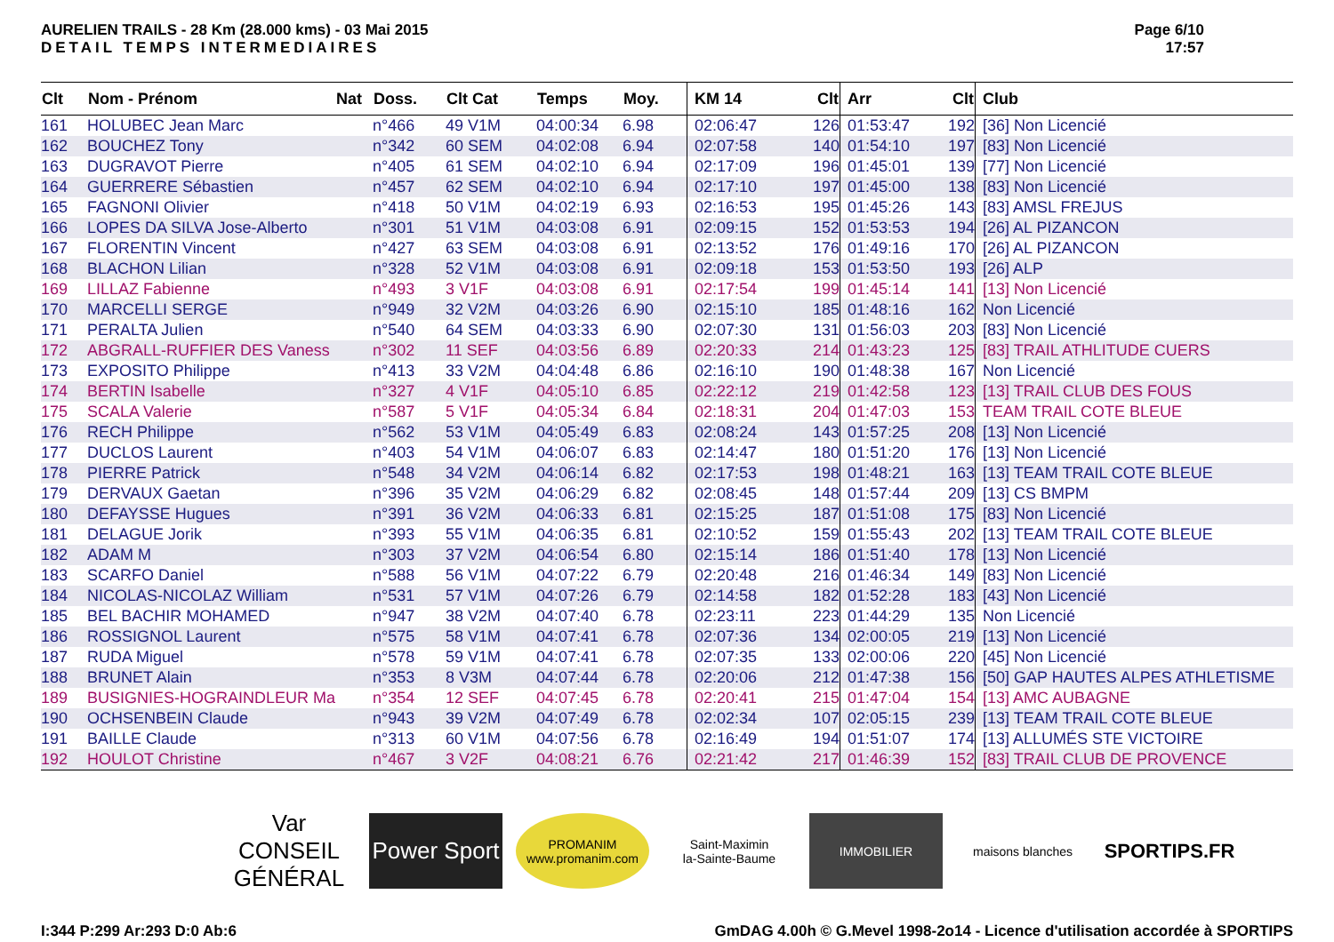AURELIEN TRAILS - 28 Km (28.000 kms) - 03 Mai 2015
DETAIL TEMPS INTERMEDIAIRES
Page 6/10
17:57
| Clt | Nom - Prénom | Nat | Doss. | Clt Cat | Temps | Moy. | KM 14 | Clt | Arr | Clt | Club |
| --- | --- | --- | --- | --- | --- | --- | --- | --- | --- | --- | --- |
| 161 | HOLUBEC Jean Marc | | n°466 | 49 V1M | 04:00:34 | 6.98 | 02:06:47 | 126 | 01:53:47 | 192 | [36] Non Licencié |
| 162 | BOUCHEZ Tony | | n°342 | 60 SEM | 04:02:08 | 6.94 | 02:07:58 | 140 | 01:54:10 | 197 | [83] Non Licencié |
| 163 | DUGRAVOT Pierre | | n°405 | 61 SEM | 04:02:10 | 6.94 | 02:17:09 | 196 | 01:45:01 | 139 | [77] Non Licencié |
| 164 | GUERRERE Sébastien | | n°457 | 62 SEM | 04:02:10 | 6.94 | 02:17:10 | 197 | 01:45:00 | 138 | [83] Non Licencié |
| 165 | FAGNONI Olivier | | n°418 | 50 V1M | 04:02:19 | 6.93 | 02:16:53 | 195 | 01:45:26 | 143 | [83] AMSL FREJUS |
| 166 | LOPES DA SILVA Jose-Alberto | | n°301 | 51 V1M | 04:03:08 | 6.91 | 02:09:15 | 152 | 01:53:53 | 194 | [26] AL PIZANCON |
| 167 | FLORENTIN Vincent | | n°427 | 63 SEM | 04:03:08 | 6.91 | 02:13:52 | 176 | 01:49:16 | 170 | [26] AL PIZANCON |
| 168 | BLACHON Lilian | | n°328 | 52 V1M | 04:03:08 | 6.91 | 02:09:18 | 153 | 01:53:50 | 193 | [26] ALP |
| 169 | LILLAZ Fabienne | | n°493 | 3 V1F | 04:03:08 | 6.91 | 02:17:54 | 199 | 01:45:14 | 141 | [13] Non Licencié |
| 170 | MARCELLI SERGE | | n°949 | 32 V2M | 04:03:26 | 6.90 | 02:15:10 | 185 | 01:48:16 | 162 | Non Licencié |
| 171 | PERALTA Julien | | n°540 | 64 SEM | 04:03:33 | 6.90 | 02:07:30 | 131 | 01:56:03 | 203 | [83] Non Licencié |
| 172 | ABGRALL-RUFFIER DES Vaness | | n°302 | 11 SEF | 04:03:56 | 6.89 | 02:20:33 | 214 | 01:43:23 | 125 | [83] TRAIL ATHLITUDE CUERS |
| 173 | EXPOSITO Philippe | | n°413 | 33 V2M | 04:04:48 | 6.86 | 02:16:10 | 190 | 01:48:38 | 167 | Non Licencié |
| 174 | BERTIN Isabelle | | n°327 | 4 V1F | 04:05:10 | 6.85 | 02:22:12 | 219 | 01:42:58 | 123 | [13] TRAIL CLUB DES FOUS |
| 175 | SCALA Valerie | | n°587 | 5 V1F | 04:05:34 | 6.84 | 02:18:31 | 204 | 01:47:03 | 153 | TEAM TRAIL COTE BLEUE |
| 176 | RECH Philippe | | n°562 | 53 V1M | 04:05:49 | 6.83 | 02:08:24 | 143 | 01:57:25 | 208 | [13] Non Licencié |
| 177 | DUCLOS Laurent | | n°403 | 54 V1M | 04:06:07 | 6.83 | 02:14:47 | 180 | 01:51:20 | 176 | [13] Non Licencié |
| 178 | PIERRE Patrick | | n°548 | 34 V2M | 04:06:14 | 6.82 | 02:17:53 | 198 | 01:48:21 | 163 | [13] TEAM TRAIL COTE BLEUE |
| 179 | DERVAUX Gaetan | | n°396 | 35 V2M | 04:06:29 | 6.82 | 02:08:45 | 148 | 01:57:44 | 209 | [13] CS BMPM |
| 180 | DEFAYSSE Hugues | | n°391 | 36 V2M | 04:06:33 | 6.81 | 02:15:25 | 187 | 01:51:08 | 175 | [83] Non Licencié |
| 181 | DELAGUE Jorik | | n°393 | 55 V1M | 04:06:35 | 6.81 | 02:10:52 | 159 | 01:55:43 | 202 | [13] TEAM TRAIL COTE BLEUE |
| 182 | ADAM M | | n°303 | 37 V2M | 04:06:54 | 6.80 | 02:15:14 | 186 | 01:51:40 | 178 | [13] Non Licencié |
| 183 | SCARFO Daniel | | n°588 | 56 V1M | 04:07:22 | 6.79 | 02:20:48 | 216 | 01:46:34 | 149 | [83] Non Licencié |
| 184 | NICOLAS-NICOLAZ William | | n°531 | 57 V1M | 04:07:26 | 6.79 | 02:14:58 | 182 | 01:52:28 | 183 | [43] Non Licencié |
| 185 | BEL BACHIR MOHAMED | | n°947 | 38 V2M | 04:07:40 | 6.78 | 02:23:11 | 223 | 01:44:29 | 135 | Non Licencié |
| 186 | ROSSIGNOL Laurent | | n°575 | 58 V1M | 04:07:41 | 6.78 | 02:07:36 | 134 | 02:00:05 | 219 | [13] Non Licencié |
| 187 | RUDA Miguel | | n°578 | 59 V1M | 04:07:41 | 6.78 | 02:07:35 | 133 | 02:00:06 | 220 | [45] Non Licencié |
| 188 | BRUNET Alain | | n°353 | 8 V3M | 04:07:44 | 6.78 | 02:20:06 | 212 | 01:47:38 | 156 | [50] GAP HAUTES ALPES ATHLETISME |
| 189 | BUSIGNIES-HOGRAINDLEUR Ma | | n°354 | 12 SEF | 04:07:45 | 6.78 | 02:20:41 | 215 | 01:47:04 | 154 | [13] AMC AUBAGNE |
| 190 | OCHSENBEIN Claude | | n°943 | 39 V2M | 04:07:49 | 6.78 | 02:02:34 | 107 | 02:05:15 | 239 | [13] TEAM TRAIL COTE BLEUE |
| 191 | BAILLE Claude | | n°313 | 60 V1M | 04:07:56 | 6.78 | 02:16:49 | 194 | 01:51:07 | 174 | [13] ALLUMÉS STE VICTOIRE |
| 192 | HOULOT Christine | | n°467 | 3 V2F | 04:08:21 | 6.76 | 02:21:42 | 217 | 01:46:39 | 152 | [83] TRAIL CLUB DE PROVENCE |
Var
CONSEIL GÉNÉRAL
Power Sport
PROMANIM
www.promanim.com
Saint-Maximin
la-Sainte-Baume
IMMOBILIER maisons blanches
SPORTIPS.FR
I:344 P:299 Ar:293 D:0 Ab:6 GmDAG 4.00h © G.Mevel 1998-2o14 - Licence d'utilisation accordée à SPORTIPS